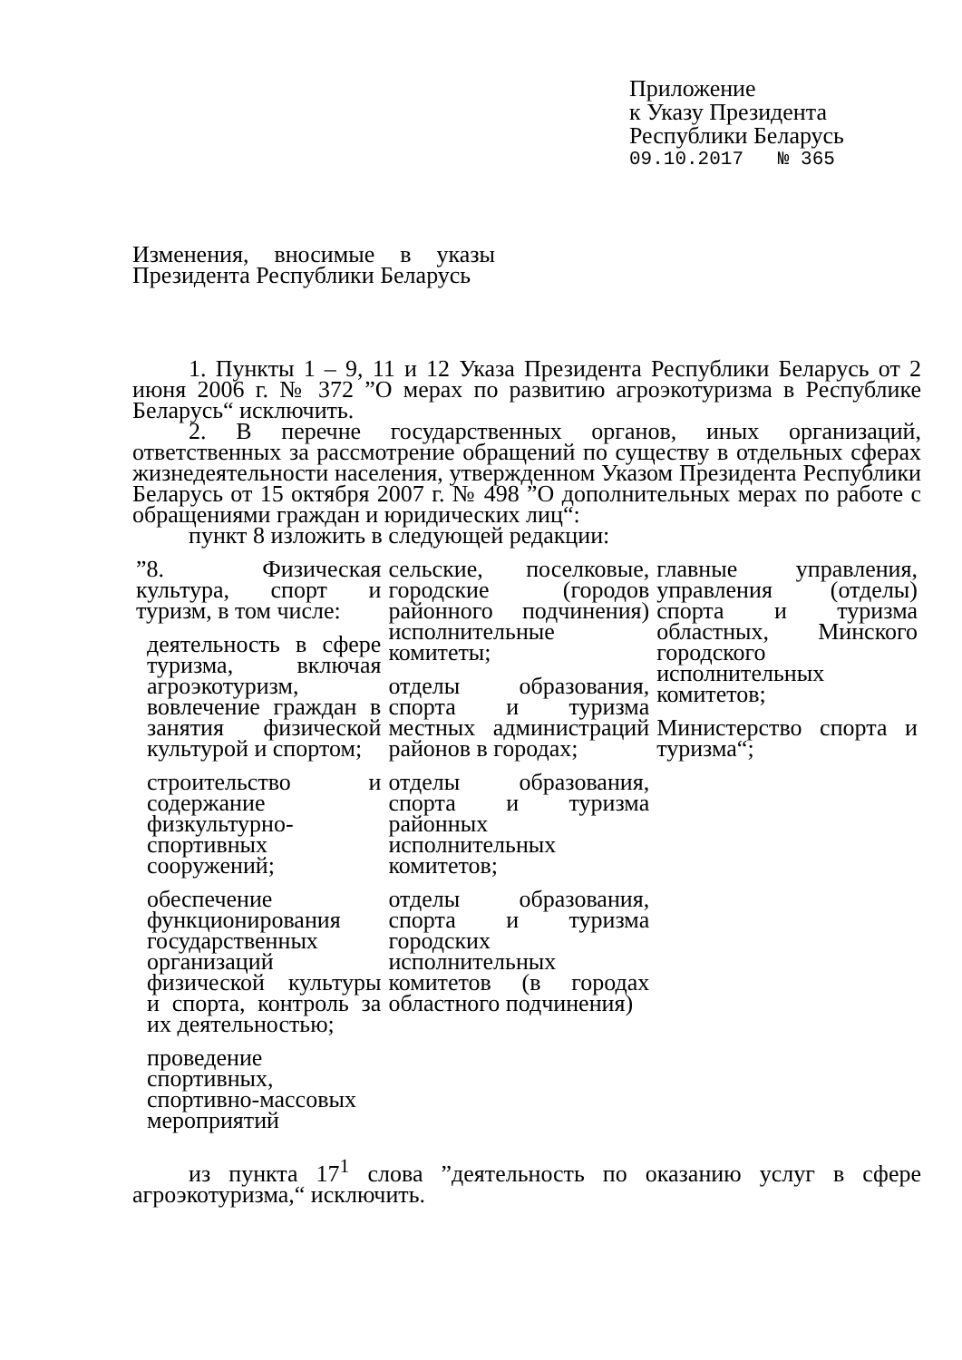Приложение
к Указу Президента
Республики Беларусь
09.10.2017 № 365
Изменения, вносимые в указы Президента Республики Беларусь
1. Пункты 1 – 9, 11 и 12 Указа Президента Республики Беларусь от 2 июня 2006 г. № 372 ”О мерах по развитию агроэкотуризма в Республике Беларусь“ исключить.
2. В перечне государственных органов, иных организаций, ответственных за рассмотрение обращений по существу в отдельных сферах жизнедеятельности населения, утвержденном Указом Президента Республики Беларусь от 15 октября 2007 г. № 498 ”О дополнительных мерах по работе с обращениями граждан и юридических лиц“:
пункт 8 изложить в следующей редакции:
| ”8. Физическая культура, спорт и туризм, в том числе: деятельность в сфере туризма, включая агроэкотуризм, вовлечение граждан в занятия физической культурой и спортом; строительство и содержание физкультурно-спортивных сооружений; обеспечение функционирования государственных организаций физической культуры и спорта, контроль за их деятельностью; проведение спортивных, спортивно-массовых мероприятий | сельские, поселковые, городские (городов районного подчинения) исполнительные комитеты; отделы образования, спорта и туризма местных администраций районов в городах; отделы образования, спорта и туризма районных исполнительных комитетов; отделы образования, спорта и туризма городских исполнительных комитетов (в городах областного подчинения) | главные управления, управления (отделы) спорта и туризма областных, Минского городского исполнительных комитетов; Министерство спорта и туризма“; |
из пункта 17<sup>1</sup> слова ”деятельность по оказанию услуг в сфере агроэкотуризма,“ исключить.